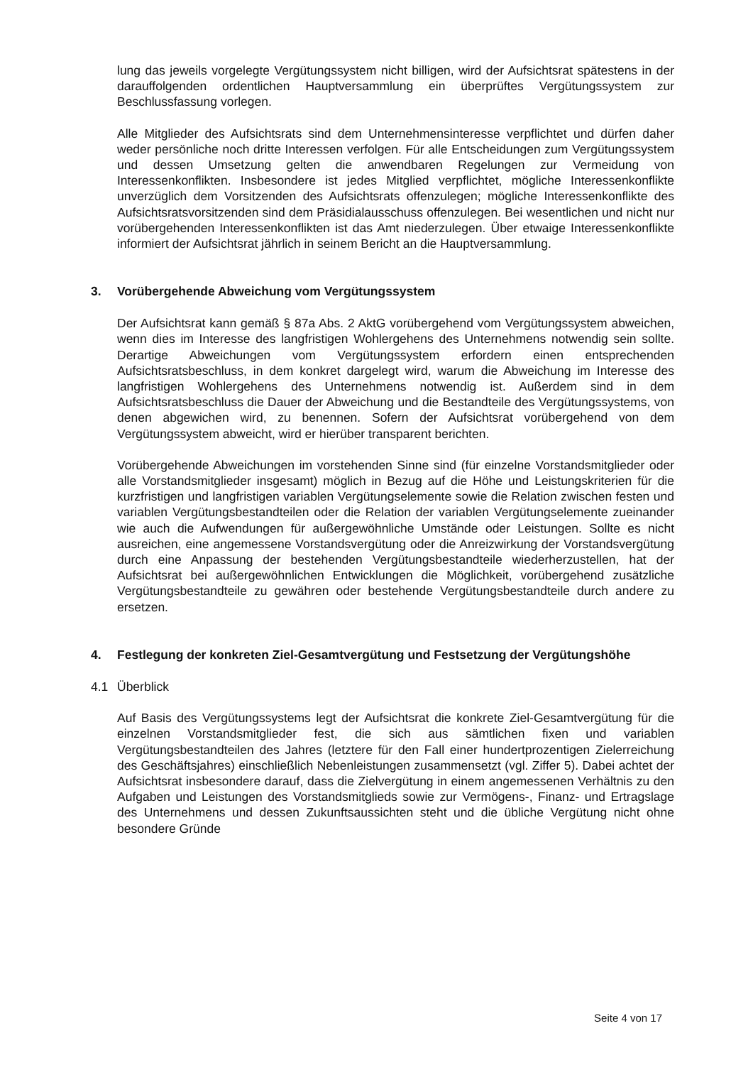lung das jeweils vorgelegte Vergütungssystem nicht billigen, wird der Aufsichtsrat spätestens in der darauffolgenden ordentlichen Hauptversammlung ein überprüftes Vergütungssystem zur Beschlussfassung vorlegen.
Alle Mitglieder des Aufsichtsrats sind dem Unternehmensinteresse verpflichtet und dürfen daher weder persönliche noch dritte Interessen verfolgen. Für alle Entscheidungen zum Vergütungssystem und dessen Umsetzung gelten die anwendbaren Regelungen zur Vermeidung von Interessenkonflikten. Insbesondere ist jedes Mitglied verpflichtet, mögliche Interessenkonflikte unverzüglich dem Vorsitzenden des Aufsichtsrats offenzulegen; mögliche Interessenkonflikte des Aufsichtsratsvorsitzenden sind dem Präsidialausschuss offenzulegen. Bei wesentlichen und nicht nur vorübergehenden Interessenkonflikten ist das Amt niederzulegen. Über etwaige Interessenkonflikte informiert der Aufsichtsrat jährlich in seinem Bericht an die Hauptversammlung.
3. Vorübergehende Abweichung vom Vergütungssystem
Der Aufsichtsrat kann gemäß § 87a Abs. 2 AktG vorübergehend vom Vergütungssystem abweichen, wenn dies im Interesse des langfristigen Wohlergehens des Unternehmens notwendig sein sollte. Derartige Abweichungen vom Vergütungssystem erfordern einen entsprechenden Aufsichtsratsbeschluss, in dem konkret dargelegt wird, warum die Abweichung im Interesse des langfristigen Wohlergehens des Unternehmens notwendig ist. Außerdem sind in dem Aufsichtsratsbeschluss die Dauer der Abweichung und die Bestandteile des Vergütungssystems, von denen abgewichen wird, zu benennen. Sofern der Aufsichtsrat vorübergehend von dem Vergütungssystem abweicht, wird er hierüber transparent berichten.
Vorübergehende Abweichungen im vorstehenden Sinne sind (für einzelne Vorstandsmitglieder oder alle Vorstandsmitglieder insgesamt) möglich in Bezug auf die Höhe und Leistungskriterien für die kurzfristigen und langfristigen variablen Vergütungselemente sowie die Relation zwischen festen und variablen Vergütungsbestandteilen oder die Relation der variablen Vergütungselemente zueinander wie auch die Aufwendungen für außergewöhnliche Umstände oder Leistungen. Sollte es nicht ausreichen, eine angemessene Vorstandsvergütung oder die Anreizwirkung der Vorstandsvergütung durch eine Anpassung der bestehenden Vergütungsbestandteile wiederherzustellen, hat der Aufsichtsrat bei außergewöhnlichen Entwicklungen die Möglichkeit, vorübergehend zusätzliche Vergütungsbestandteile zu gewähren oder bestehende Vergütungsbestandteile durch andere zu ersetzen.
4. Festlegung der konkreten Ziel-Gesamtvergütung und Festsetzung der Vergütungshöhe
4.1 Überblick
Auf Basis des Vergütungssystems legt der Aufsichtsrat die konkrete Ziel-Gesamtvergütung für die einzelnen Vorstandsmitglieder fest, die sich aus sämtlichen fixen und variablen Vergütungsbestandteilen des Jahres (letztere für den Fall einer hundertprozentigen Zielerreichung des Geschäftsjahres) einschließlich Nebenleistungen zusammensetzt (vgl. Ziffer 5). Dabei achtet der Aufsichtsrat insbesondere darauf, dass die Zielvergütung in einem angemessenen Verhältnis zu den Aufgaben und Leistungen des Vorstandsmitglieds sowie zur Vermögens-, Finanz- und Ertragslage des Unternehmens und dessen Zukunftsaussichten steht und die übliche Vergütung nicht ohne besondere Gründe
Seite 4 von 17